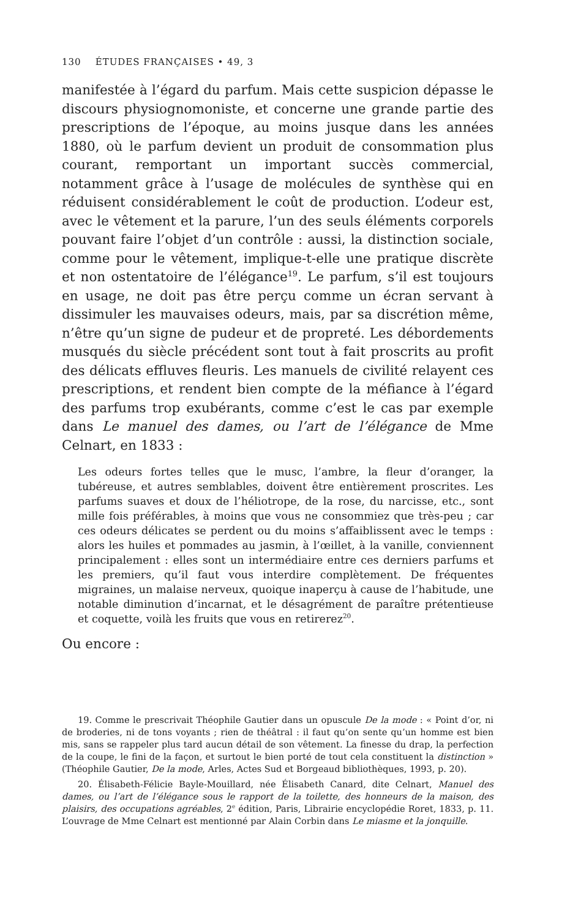130 ÉTUDES FRANÇAISES • 49, 3
manifestée à l’égard du parfum. Mais cette suspicion dépasse le discours physiognomoniste, et concerne une grande partie des prescriptions de l’époque, au moins jusque dans les années 1880, où le parfum devient un produit de consommation plus courant, remportant un important succès commercial, notamment grâce à l’usage de molécules de synthèse qui en réduisent considérablement le coût de production. L’odeur est, avec le vêtement et la parure, l’un des seuls éléments corporels pouvant faire l’objet d’un contrôle : aussi, la distinction sociale, comme pour le vêtement, implique-t-elle une pratique discrète et non ostentatoire de l’élégance<sup>19</sup>. Le parfum, s’il est toujours en usage, ne doit pas être perçu comme un écran servant à dissimuler les mauvaises odeurs, mais, par sa discrétion même, n’être qu’un signe de pudeur et de propreté. Les débordements musqués du siècle précédent sont tout à fait proscrits au profit des délicats effluves fleuris. Les manuels de civilité relayent ces prescriptions, et rendent bien compte de la méfiance à l’égard des parfums trop exubérants, comme c’est le cas par exemple dans Le manuel des dames, ou l’art de l’élégance de Mme Celnart, en 1833 :
Les odeurs fortes telles que le musc, l’ambre, la fleur d’oranger, la tubéreuse, et autres semblables, doivent être entièrement proscrites. Les parfums suaves et doux de l’héliotrope, de la rose, du narcisse, etc., sont mille fois préférables, à moins que vous ne consommiez que très-peu ; car ces odeurs délicates se perdent ou du moins s’affaiblissent avec le temps : alors les huiles et pommades au jasmin, à l’œillet, à la vanille, conviennent principalement : elles sont un intermédiaire entre ces derniers parfums et les premiers, qu’il faut vous interdire complètement. De fréquentes migraines, un malaise nerveux, quoique inaperçu à cause de l’habitude, une notable diminution d’incarnat, et le désagrément de paraître prétentieuse et coquette, voilà les fruits que vous en retirerez<sup>20</sup>.
Ou encore :
19. Comme le prescrivait Théophile Gautier dans un opuscule De la mode : « Point d’or, ni de broderies, ni de tons voyants ; rien de théâtral : il faut qu’on sente qu’un homme est bien mis, sans se rappeler plus tard aucun détail de son vêtement. La finesse du drap, la perfection de la coupe, le fini de la façon, et surtout le bien porté de tout cela constituent la distinction » (Théophile Gautier, De la mode, Arles, Actes Sud et Borgeaud bibliothèques, 1993, p. 20).
20. Élisabeth-Félicie Bayle-Mouillard, née Élisabeth Canard, dite Celnart, Manuel des dames, ou l’art de l’élégance sous le rapport de la toilette, des honneurs de la maison, des plaisirs, des occupations agréables, 2<sup>e</sup> édition, Paris, Librairie encyclopédie Roret, 1833, p. 11. L’ouvrage de Mme Celnart est mentionné par Alain Corbin dans Le miasme et la jonquille.